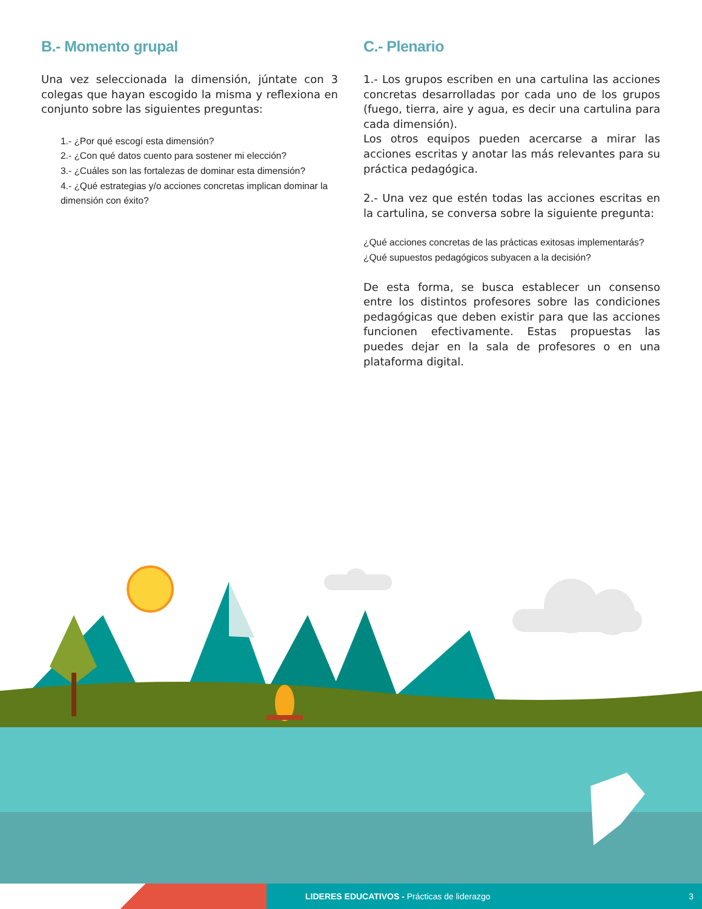B.- Momento grupal
Una vez seleccionada la dimensión, júntate con 3 colegas que hayan escogido la misma y reflexiona en conjunto sobre las siguientes preguntas:
1.- ¿Por qué escogí esta dimensión?
2.- ¿Con qué datos cuento para sostener mi elección?
3.- ¿Cuáles son las fortalezas de dominar esta dimensión?
4.- ¿Qué estrategias y/o acciones concretas implican dominar la dimensión con éxito?
C.- Plenario
1.- Los grupos escriben en una cartulina las acciones concretas desarrolladas por cada uno de los grupos (fuego, tierra, aire y agua, es decir una cartulina para cada dimensión).
Los otros equipos pueden acercarse a mirar las acciones escritas y anotar las más relevantes para su práctica pedagógica.
2.- Una vez que estén todas las acciones escritas en la cartulina, se conversa sobre la siguiente pregunta:
¿Qué acciones concretas de las prácticas exitosas implementarás?
¿Qué supuestos pedagógicos subyacen a la decisión?
De esta forma, se busca establecer un consenso entre los distintos profesores sobre las condiciones pedagógicas que deben existir para que las acciones funcionen efectivamente. Estas propuestas las puedes dejar en la sala de profesores o en una plataforma digital.
LIDERES EDUCATIVOS - Prácticas de liderazgo 3